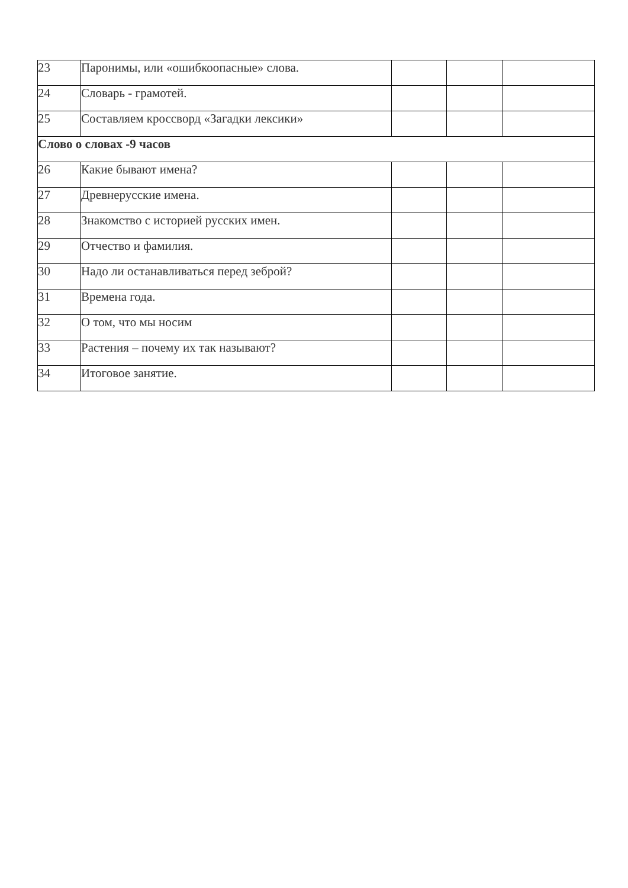| 23 | Паронимы, или «ошибкоопасные» слова. | | | |
| 24 | Словарь - грамотей. | | | |
| 25 | Составляем кроссворд «Загадки лексики» | | | |
| Слово о словах -9 часов | | | | |
| 26 | Какие бывают имена? | | | |
| 27 | Древнерусские имена. | | | |
| 28 | Знакомство с историей русских имен. | | | |
| 29 | Отчество и фамилия. | | | |
| 30 | Надо ли останавливаться перед зеброй? | | | |
| 31 | Времена года. | | | |
| 32 | О том, что мы носим | | | |
| 33 | Растения – почему их так называют? | | | |
| 34 | Итоговое занятие. | | | |